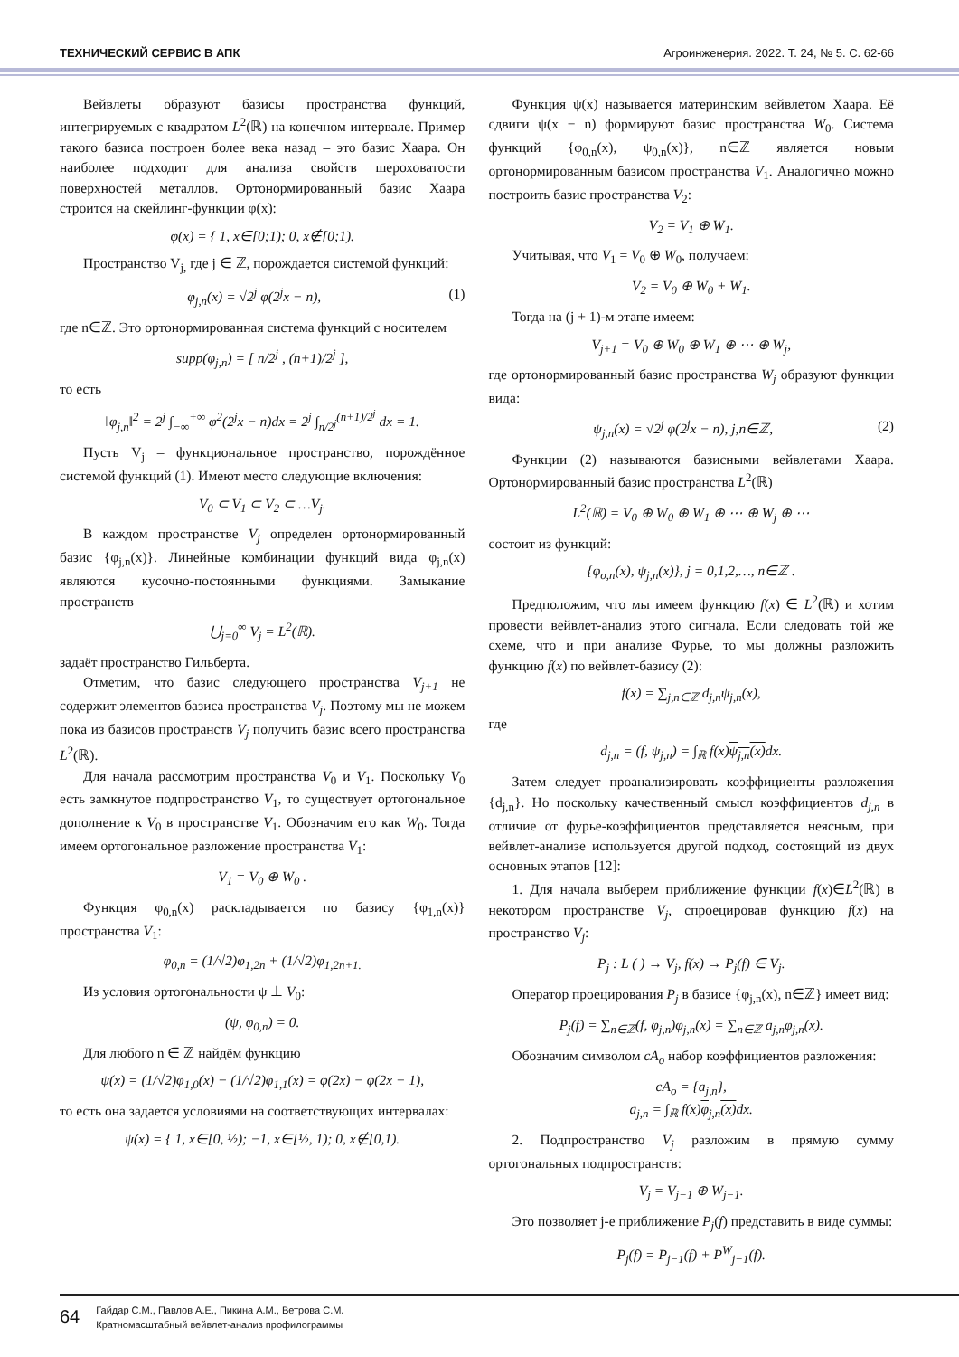ТЕХНИЧЕСКИЙ СЕРВИС В АПК Агроинженерия. 2022. Т. 24, № 5. С. 62-66
Вейвлеты образуют базисы пространства функций, интегрируемых с квадратом L<sup>2</sup>(ℝ) на конечном интервале. Пример такого базиса построен более века назад – это базис Хаара. Он наиболее подходит для анализа свойств шероховатости поверхностей металлов. Ортонормированный базис Хаара строится на скейлинг-функции φ(x):
φ(x) = { 1, x∈[0;1); 0, x∉[0;1).
Пространство V<sub>j,</sub> где j ∈ ℤ, порождается системой функций:
φ<sub>j,n</sub>(x) = √2<sup>j</sup> φ(2<sup>j</sup>x − n), (1)
где n∈ℤ. Это ортонормированная система функций с носителем
supp(φ<sub>j,n</sub>) = [ n/2<sup>j</sup> , (n+1)/2<sup>j</sup> ],
то есть
‖φ<sub>j,n</sub>‖<sup>2</sup> = 2<sup>j</sup> ∫<sub>−∞</sub><sup>+∞</sup> φ<sup>2</sup>(2<sup>j</sup>x − n)dx = 2<sup>j</sup> ∫<sub>n/2<sup>j</sup></sub><sup>(n+1)/2<sup>j</sup></sup> dx = 1.
Пусть V<sub>j</sub> – функциональное пространство, порождённое системой функций (1). Имеют место следующие включения:
V<sub>0</sub> ⊂ V<sub>1</sub> ⊂ V<sub>2</sub> ⊂ …V<sub>j</sub>.
В каждом пространстве V<sub>j</sub> определен ортонормированный базис {φ<sub>j,n</sub>(x)}. Линейные комбинации функций вида φ<sub>j,n</sub>(x) являются кусочно-постоянными функциями. Замыкание пространств
⋃<sub>j=0</sub><sup>∞</sup> V<sub>j</sub> = L<sup>2</sup>(ℝ).
задаёт пространство Гильберта.
Отметим, что базис следующего пространства V<sub>j+1</sub> не содержит элементов базиса пространства V<sub>j</sub>. Поэтому мы не можем пока из базисов пространств V<sub>j</sub> получить базис всего пространства L<sup>2</sup>(ℝ).
Для начала рассмотрим пространства V<sub>0</sub> и V<sub>1</sub>. Поскольку V<sub>0</sub> есть замкнутое подпространство V<sub>1</sub>, то существует ортогональное дополнение к V<sub>0</sub> в пространстве V<sub>1</sub>. Обозначим его как W<sub>0</sub>. Тогда имеем ортогональное разложение пространства V<sub>1</sub>:
V<sub>1</sub> = V<sub>0</sub> ⊕ W<sub>0</sub> .
Функция φ<sub>0,n</sub>(x) раскладывается по базису {φ<sub>1,n</sub>(x)} пространства V<sub>1</sub>:
φ<sub>0,n</sub> = (1/√2)φ<sub>1,2n</sub> + (1/√2)φ<sub>1,2n+1.</sub>
Из условия ортогональности ψ ⊥ V<sub>0</sub>:
(ψ, φ<sub>0,n</sub>) = 0.
Для любого n ∈ ℤ найдём функцию
ψ(x) = (1/√2)φ<sub>1,0</sub>(x) − (1/√2)φ<sub>1,1</sub>(x) = φ(2x) − φ(2x − 1),
то есть она задается условиями на соответствующих интервалах:
ψ(x) = { 1, x∈[0, ½); −1, x∈[½, 1); 0, x∉[0,1).
Функция ψ(x) называется материнским вейвлетом Хаара. Её сдвиги ψ(x − n) формируют базис пространства W<sub>0</sub>. Система функций {φ<sub>0,n</sub>(x), ψ<sub>0,n</sub>(x)}, n∈ℤ является новым ортонормированным базисом пространства V<sub>1</sub>. Аналогично можно построить базис пространства V<sub>2</sub>:
V<sub>2</sub> = V<sub>1</sub> ⊕ W<sub>1</sub>.
Учитывая, что V<sub>1</sub> = V<sub>0</sub> ⊕ W<sub>0</sub>, получаем:
V<sub>2</sub> = V<sub>0</sub> ⊕ W<sub>0</sub> + W<sub>1</sub>.
Тогда на (j + 1)-м этапе имеем:
V<sub>j+1</sub> = V<sub>0</sub> ⊕ W<sub>0</sub> ⊕ W<sub>1</sub> ⊕ ⋯ ⊕ W<sub>j</sub>,
где ортонормированный базис пространства W<sub>j</sub> образуют функции вида:
ψ<sub>j,n</sub>(x) = √2<sup>j</sup> φ(2<sup>j</sup>x − n), j,n∈ℤ, (2)
Функции (2) называются базисными вейвлетами Хаара. Ортонормированный базис пространства L<sup>2</sup>(ℝ)
L<sup>2</sup>(ℝ) = V<sub>0</sub> ⊕ W<sub>0</sub> ⊕ W<sub>1</sub> ⊕ ⋯ ⊕ W<sub>j</sub> ⊕ ⋯
состоит из функций:
{φ<sub>o,n</sub>(x), ψ<sub>j,n</sub>(x)}, j = 0,1,2,…, n∈ℤ .
Предположим, что мы имеем функцию f(x) ∈ L<sup>2</sup>(ℝ) и хотим провести вейвлет-анализ этого сигнала. Если следовать той же схеме, что и при анализе Фурье, то мы должны разложить функцию f(x) по вейвлет-базису (2):
f(x) = ∑<sub>j,n∈ℤ</sub> d<sub>j,n</sub>ψ<sub>j,n</sub>(x),
где
d<sub>j,n</sub> = (f, ψ<sub>j,n</sub>) = ∫<sub>ℝ</sub> f(x)ψ<sub>j,n</sub>(x) dx.
Затем следует проанализировать коэффициенты разложения {d<sub>j,n</sub>}. Но поскольку качественный смысл коэффициентов d<sub>j,n</sub> в отличие от фурье-коэффициентов представляется неясным, при вейвлет-анализе используется другой подход, состоящий из двух основных этапов [12]:
1. Для начала выберем приближение функции f(x)∈L<sup>2</sup>(ℝ) в некотором пространстве V<sub>j</sub>, спроецировав функцию f(x) на пространство V<sub>j</sub>:
P<sub>j</sub> : L ( ) → V<sub>j</sub>, f(x) → P<sub>j</sub>(f) ∈ V<sub>j</sub>.
Оператор проецирования P<sub>j</sub> в базисе {φ<sub>j,n</sub>(x), n∈ℤ} имеет вид:
P<sub>j</sub>(f) = ∑<sub>n∈ℤ</sub>(f, φ<sub>j,n</sub>)φ<sub>j,n</sub>(x) = ∑<sub>n∈ℤ</sub> a<sub>j,n</sub>φ<sub>j,n</sub>(x).
Обозначим символом cA<sub>o</sub> набор коэффициентов разложения:
cA<sub>o</sub> = {a<sub>j,n</sub>},
a<sub>j,n</sub> = ∫<sub>ℝ</sub> f(x)φ<sub>j,n</sub>(x) dx.
2. Подпространство V<sub>j</sub> разложим в прямую сумму ортогональных подпространств:
V<sub>j</sub> = V<sub>j−1</sub> ⊕ W<sub>j−1</sub>.
Это позволяет j-е приближение P<sub>j</sub>(f) представить в виде суммы:
P<sub>j</sub>(f) = P<sub>j−1</sub>(f) + P<sup>W</sup><sub>j−1</sub>(f).
64 Гайдар С.М., Павлов А.Е., Пикина А.М., Ветрова С.М.
Кратномасштабный вейвлет-анализ профилограммы